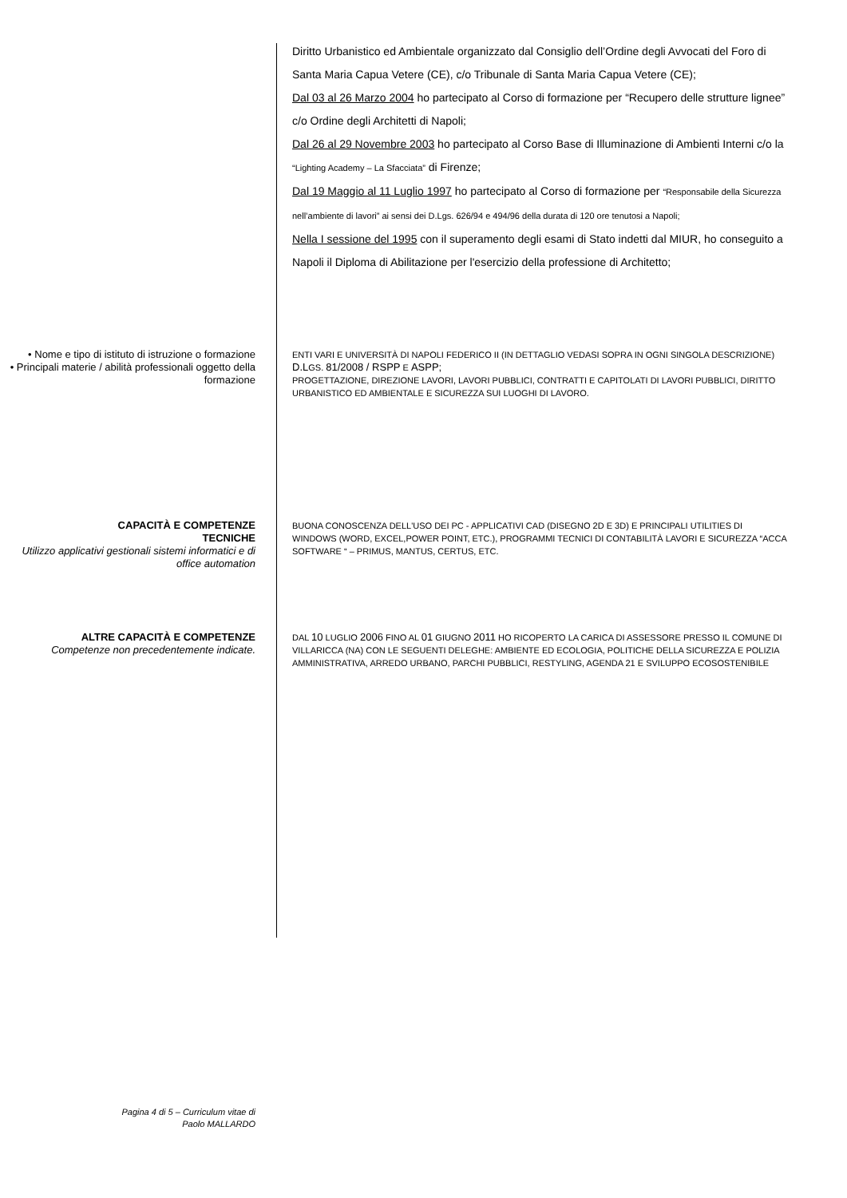Diritto Urbanistico ed Ambientale organizzato dal Consiglio dell’Ordine degli Avvocati del Foro di Santa Maria Capua Vetere (CE), c/o Tribunale di Santa Maria Capua Vetere (CE);
Dal 03 al 26 Marzo 2004 ho partecipato al Corso di formazione per “Recupero delle strutture lignee” c/o Ordine degli Architetti di Napoli;
Dal 26 al 29 Novembre 2003 ho partecipato al Corso Base di Illuminazione di Ambienti Interni c/o la “Lighting Academy – La Sfacciata” di Firenze;
Dal 19 Maggio al 11 Luglio 1997 ho partecipato al Corso di formazione per “Responsabile della Sicurezza nell’ambiente di lavori” ai sensi dei D.Lgs. 626/94 e 494/96 della durata di 120 ore tenutosi a Napoli;
Nella I sessione del 1995 con il superamento degli esami di Stato indetti dal MIUR, ho conseguito a Napoli il Diploma di Abilitazione per l'esercizio della professione di Architetto;
• Nome e tipo di istituto di istruzione o formazione
• Principali materie / abilità professionali oggetto della formazione
ENTI VARI E UNIVERSITÀ DI NAPOLI FEDERICO II (IN DETTAGLIO VEDASI SOPRA IN OGNI SINGOLA DESCRIZIONE)
D.LGS. 81/2008 / RSPP E ASPP;
PROGETTAZIONE, DIREZIONE LAVORI, LAVORI PUBBLICI, CONTRATTI E CAPITOLATI DI LAVORI PUBBLICI, DIRITTO URBANISTICO ED AMBIENTALE E SICUREZZA SUI LUOGHI DI LAVORO.
CAPACITÀ E COMPETENZE
TECNICHE
Utilizzo applicativi gestionali sistemi informatici e di office automation
BUONA CONOSCENZA DELL'USO DEI PC - APPLICATIVI CAD (DISEGNO 2D E 3D) E PRINCIPALI UTILITIES DI WINDOWS (WORD, EXCEL,POWER POINT, ETC.), PROGRAMMI TECNICI DI CONTABILITÀ LAVORI E SICUREZZA “ACCA SOFTWARE “ – PRIMUS, MANTUS, CERTUS, ETC.
ALTRE CAPACITÀ E COMPETENZE
Competenze non precedentemente indicate.
DAL 10 LUGLIO 2006 FINO AL 01 GIUGNO 2011 HO RICOPERTO LA CARICA DI ASSESSORE PRESSO IL COMUNE DI VILLARICCA (NA) CON LE SEGUENTI DELEGHE: AMBIENTE ED ECOLOGIA, POLITICHE DELLA SICUREZZA E POLIZIA AMMINISTRATIVA, ARREDO URBANO, PARCHI PUBBLICI, RESTYLING, AGENDA 21 E SVILUPPO ECOSOSTENIBILE
Pagina 4 di 5 – Curriculum vitae di
Paolo MALLARDO